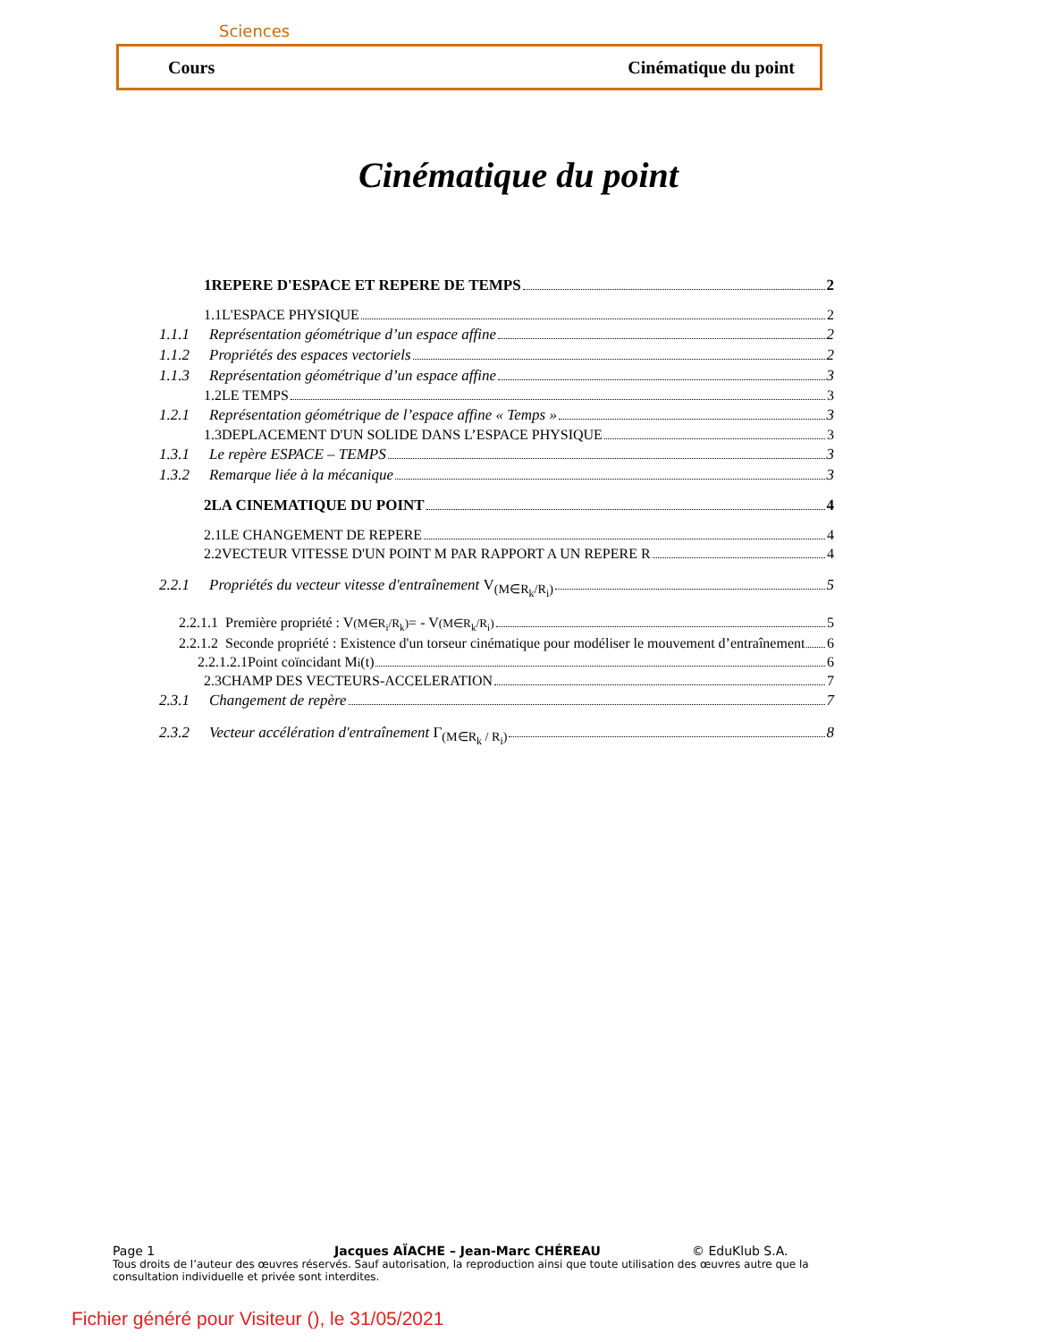Sciences
Cours Cinématique du point
Cinématique du point
1REPERE D'ESPACE ET REPERE DE TEMPS 2
1.1L'ESPACE PHYSIQUE 2
1.1.1 Représentation géométrique d’un espace affine 2
1.1.2 Propriétés des espaces vectoriels 2
1.1.3 Représentation géométrique d’un espace affine 3
1.2LE TEMPS 3
1.2.1 Représentation géométrique de l’espace affine « Temps » 3
1.3DEPLACEMENT D'UN SOLIDE DANS L’ESPACE PHYSIQUE 3
1.3.1 Le repère ESPACE – TEMPS 3
1.3.2 Remarque liée à la mécanique 3
2LA CINEMATIQUE DU POINT 4
2.1LE CHANGEMENT DE REPERE 4
2.2VECTEUR VITESSE D'UN POINT M PAR RAPPORT A UN REPERE R 4
2.2.1 Propriétés du vecteur vitesse d'entraînement V<sub>(M∈R<sub>k</sub>/R<sub>i</sub>)</sub> 5
2.2.1.1 Première propriété : V<sub>(M∈R<sub>i</sub>/R<sub>k</sub>)</sub> = - V<sub>(M∈R<sub>k</sub>/R<sub>i</sub>)</sub> 5
2.2.1.2 Seconde propriété : Existence d'un torseur cinématique pour modéliser le mouvement d’entraînement 6
2.2.1.2.1Point coïncidant M<sub>i</sub>(t) 6
2.3CHAMP DES VECTEURS-ACCELERATION 7
2.3.1 Changement de repère 7
2.3.2 Vecteur accélération d'entraînement Γ<sub>(M∈R<sub>k</sub> / R<sub>i</sub>)</sub> 8
Page 1 Jacques AÏACHE – Jean-Marc CHÉREAU © EduKlub S.A.
Tous droits de l’auteur des œuvres réservés. Sauf autorisation, la reproduction ainsi que toute utilisation des œuvres autre que la consultation individuelle et privée sont interdites.
Fichier généré pour Visiteur (), le 31/05/2021